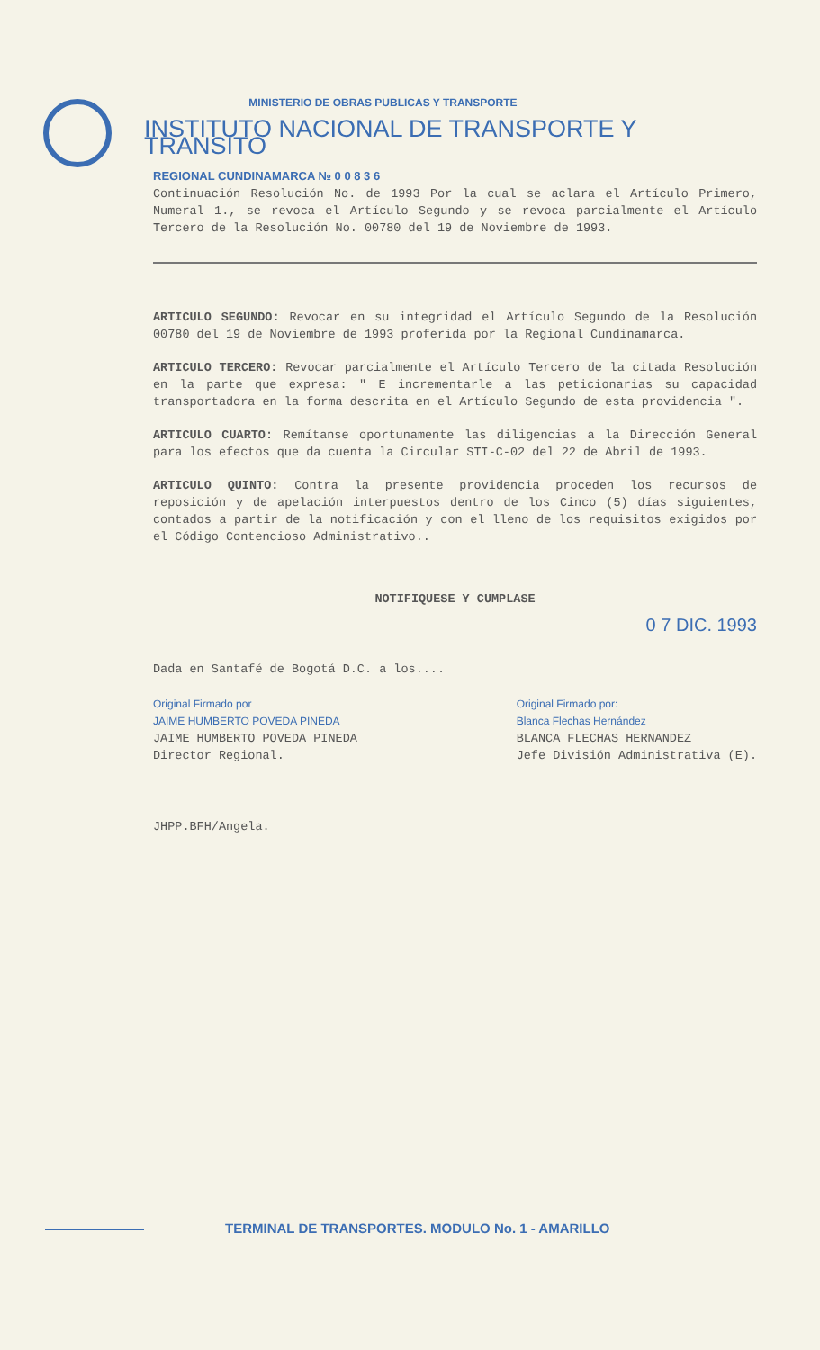MINISTERIO DE OBRAS PUBLICAS Y TRANSPORTE
INSTITUTO NACIONAL DE TRANSPORTE Y TRANSITO
REGIONAL CUNDINAMARCA № 0 0 8 3 6
Continuación Resolución No. de 1993 Por la cual se aclara el Artículo Primero, Numeral 1., se revoca el Artículo Segundo y se revoca parcialmente el Artículo Tercero de la Resolución No. 00780 del 19 de Noviembre de 1993.
ARTICULO SEGUNDO: Revocar en su integridad el Artículo Segundo de la Resolución 00780 del 19 de Noviembre de 1993 proferida por la Regional Cundinamarca.
ARTICULO TERCERO: Revocar parcialmente el Artículo Tercero de la citada Resolución en la parte que expresa: " E incrementarle a las peticionarias su capacidad transportadora en la forma descrita en el Artículo Segundo de esta providencia ".
ARTICULO CUARTO: Remítanse oportunamente las diligencias a la Dirección General para los efectos que da cuenta la Circular STI-C-02 del 22 de Abril de 1993.
ARTICULO QUINTO: Contra la presente providencia proceden los recursos de reposición y de apelación interpuestos dentro de los Cinco (5) días siguientes, contados a partir de la notificación y con el lleno de los requisitos exigidos por el Código Contencioso Administrativo..
NOTIFIQUESE Y CUMPLASE
0 7 DIC. 1993
Dada en Santafé de Bogotá D.C. a los....
Original Firmado por
JAIME HUMBERTO POVEDA PINEDA
JAIME HUMBERTO POVEDA PINEDA
Director Regional.
Original Firmado por:
Blanca Flechas Hernández
BLANCA FLECHAS HERNANDEZ
Jefe División Administrativa (E).
JHPP.BFH/Angela.
TERMINAL DE TRANSPORTES. MODULO No. 1 - AMARILLO